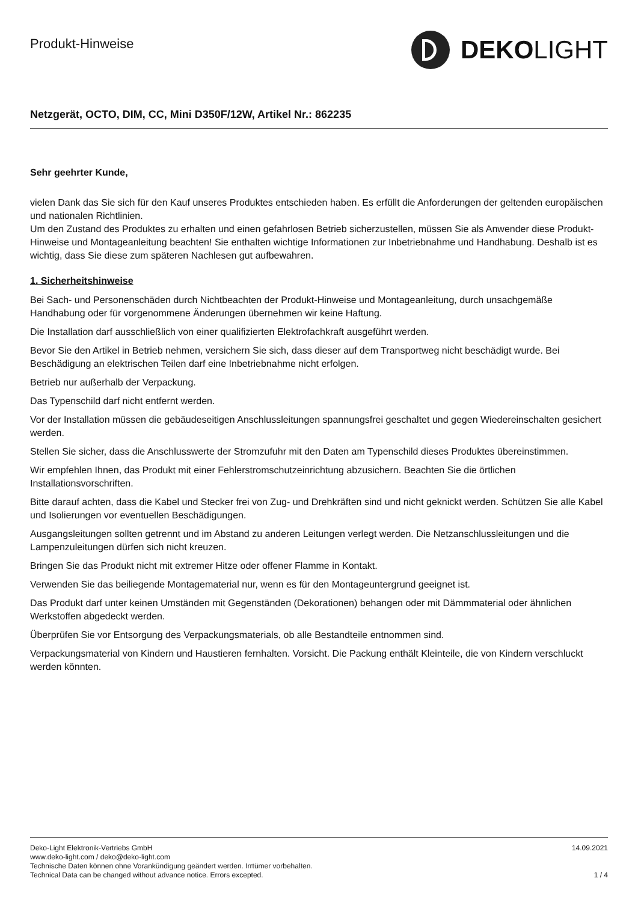Produkt-Hinweise
DEKO LIGHT
Netzgerät, OCTO, DIM, CC, Mini D350F/12W, Artikel Nr.: 862235
Sehr geehrter Kunde,
vielen Dank das Sie sich für den Kauf unseres Produktes entschieden haben. Es erfüllt die Anforderungen der geltenden europäischen und nationalen Richtlinien.
Um den Zustand des Produktes zu erhalten und einen gefahrlosen Betrieb sicherzustellen, müssen Sie als Anwender diese Produkt-Hinweise und Montageanleitung beachten! Sie enthalten wichtige Informationen zur Inbetriebnahme und Handhabung. Deshalb ist es wichtig, dass Sie diese zum späteren Nachlesen gut aufbewahren.
1. Sicherheitshinweise
Bei Sach- und Personenschäden durch Nichtbeachten der Produkt-Hinweise und Montageanleitung, durch unsachgemäße Handhabung oder für vorgenommene Änderungen übernehmen wir keine Haftung.
Die Installation darf ausschließlich von einer qualifizierten Elektrofachkraft ausgeführt werden.
Bevor Sie den Artikel in Betrieb nehmen, versichern Sie sich, dass dieser auf dem Transportweg nicht beschädigt wurde. Bei Beschädigung an elektrischen Teilen darf eine Inbetriebnahme nicht erfolgen.
Betrieb nur außerhalb der Verpackung.
Das Typenschild darf nicht entfernt werden.
Vor der Installation müssen die gebäudeseitigen Anschlussleitungen spannungsfrei geschaltet und gegen Wiedereinschalten gesichert werden.
Stellen Sie sicher, dass die Anschlusswerte der Stromzufuhr mit den Daten am Typenschild dieses Produktes übereinstimmen.
Wir empfehlen Ihnen, das Produkt mit einer Fehlerstromschutzeinrichtung abzusichern. Beachten Sie die örtlichen Installationsvorschriften.
Bitte darauf achten, dass die Kabel und Stecker frei von Zug- und Drehkräften sind und nicht geknickt werden. Schützen Sie alle Kabel und Isolierungen vor eventuellen Beschädigungen.
Ausgangsleitungen sollten getrennt und im Abstand zu anderen Leitungen verlegt werden. Die Netzanschlussleitungen und die Lampenzuleitungen dürfen sich nicht kreuzen.
Bringen Sie das Produkt nicht mit extremer Hitze oder offener Flamme in Kontakt.
Verwenden Sie das beiliegende Montagematerial nur, wenn es für den Montageuntergrund geeignet ist.
Das Produkt darf unter keinen Umständen mit Gegenständen (Dekorationen) behangen oder mit Dämmmaterial oder ähnlichen Werkstoffen abgedeckt werden.
Überprüfen Sie vor Entsorgung des Verpackungsmaterials, ob alle Bestandteile entnommen sind.
Verpackungsmaterial von Kindern und Haustieren fernhalten. Vorsicht. Die Packung enthält Kleinteile, die von Kindern verschluckt werden könnten.
Deko-Light Elektronik-Vertriebs GmbH
www.deko-light.com / deko@deko-light.com
Technische Daten können ohne Vorankündigung geändert werden. Irrtümer vorbehalten.
Technical Data can be changed without advance notice. Errors excepted.
14.09.2021
1 / 4